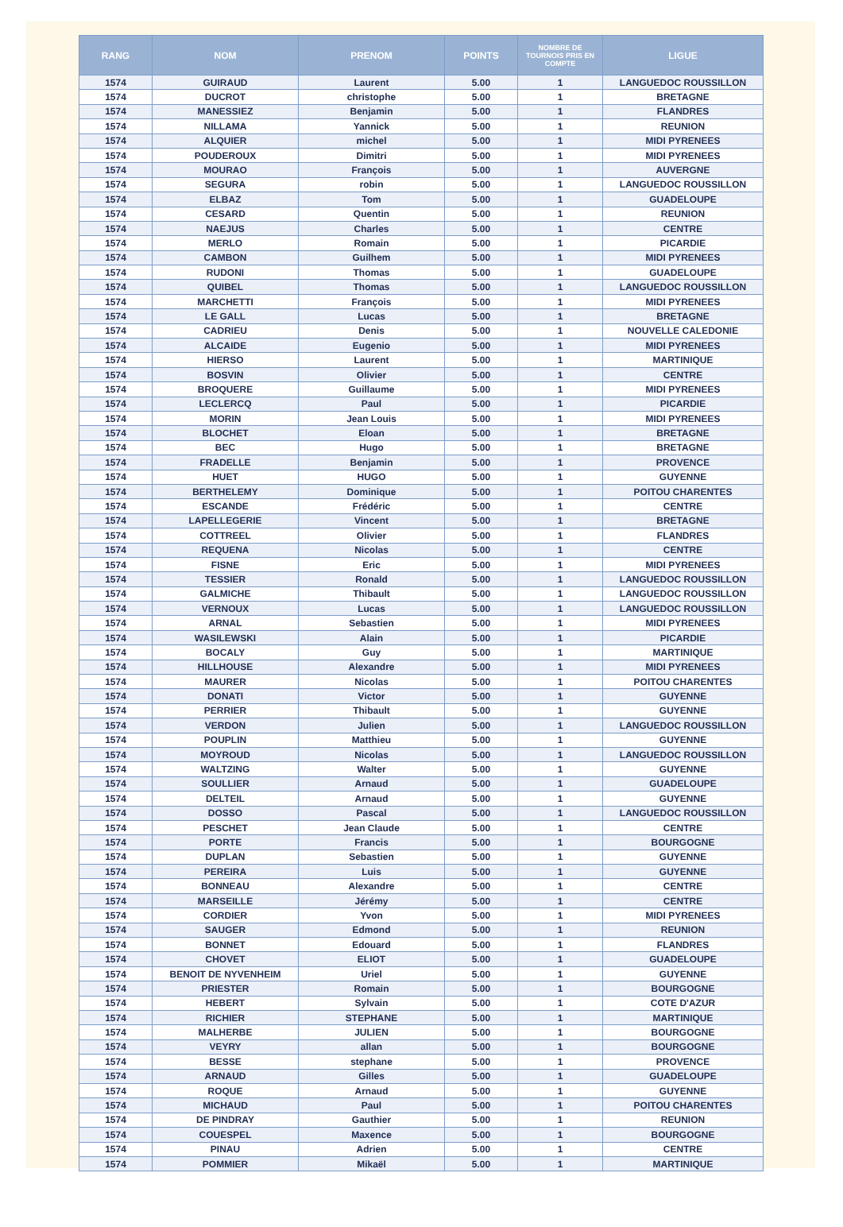| RANG | NOM | PRENOM | POINTS | NOMBRE DE TOURNOIS PRIS EN COMPTE | LIGUE |
| --- | --- | --- | --- | --- | --- |
| 1574 | GUIRAUD | Laurent | 5.00 | 1 | LANGUEDOC ROUSSILLON |
| 1574 | DUCROT | christophe | 5.00 | 1 | BRETAGNE |
| 1574 | MANESSIEZ | Benjamin | 5.00 | 1 | FLANDRES |
| 1574 | NILLAMA | Yannick | 5.00 | 1 | REUNION |
| 1574 | ALQUIER | michel | 5.00 | 1 | MIDI PYRENEES |
| 1574 | POUDEROUX | Dimitri | 5.00 | 1 | MIDI PYRENEES |
| 1574 | MOURAO | François | 5.00 | 1 | AUVERGNE |
| 1574 | SEGURA | robin | 5.00 | 1 | LANGUEDOC ROUSSILLON |
| 1574 | ELBAZ | Tom | 5.00 | 1 | GUADELOUPE |
| 1574 | CESARD | Quentin | 5.00 | 1 | REUNION |
| 1574 | NAEJUS | Charles | 5.00 | 1 | CENTRE |
| 1574 | MERLO | Romain | 5.00 | 1 | PICARDIE |
| 1574 | CAMBON | Guilhem | 5.00 | 1 | MIDI PYRENEES |
| 1574 | RUDONI | Thomas | 5.00 | 1 | GUADELOUPE |
| 1574 | QUIBEL | Thomas | 5.00 | 1 | LANGUEDOC ROUSSILLON |
| 1574 | MARCHETTI | François | 5.00 | 1 | MIDI PYRENEES |
| 1574 | LE GALL | Lucas | 5.00 | 1 | BRETAGNE |
| 1574 | CADRIEU | Denis | 5.00 | 1 | NOUVELLE CALEDONIE |
| 1574 | ALCAIDE | Eugenio | 5.00 | 1 | MIDI PYRENEES |
| 1574 | HIERSO | Laurent | 5.00 | 1 | MARTINIQUE |
| 1574 | BOSVIN | Olivier | 5.00 | 1 | CENTRE |
| 1574 | BROQUERE | Guillaume | 5.00 | 1 | MIDI PYRENEES |
| 1574 | LECLERCQ | Paul | 5.00 | 1 | PICARDIE |
| 1574 | MORIN | Jean Louis | 5.00 | 1 | MIDI PYRENEES |
| 1574 | BLOCHET | Eloan | 5.00 | 1 | BRETAGNE |
| 1574 | BEC | Hugo | 5.00 | 1 | BRETAGNE |
| 1574 | FRADELLE | Benjamin | 5.00 | 1 | PROVENCE |
| 1574 | HUET | HUGO | 5.00 | 1 | GUYENNE |
| 1574 | BERTHELEMY | Dominique | 5.00 | 1 | POITOU CHARENTES |
| 1574 | ESCANDE | Frédéric | 5.00 | 1 | CENTRE |
| 1574 | LAPELLEGERIE | Vincent | 5.00 | 1 | BRETAGNE |
| 1574 | COTTREEL | Olivier | 5.00 | 1 | FLANDRES |
| 1574 | REQUENA | Nicolas | 5.00 | 1 | CENTRE |
| 1574 | FISNE | Eric | 5.00 | 1 | MIDI PYRENEES |
| 1574 | TESSIER | Ronald | 5.00 | 1 | LANGUEDOC ROUSSILLON |
| 1574 | GALMICHE | Thibault | 5.00 | 1 | LANGUEDOC ROUSSILLON |
| 1574 | VERNOUX | Lucas | 5.00 | 1 | LANGUEDOC ROUSSILLON |
| 1574 | ARNAL | Sebastien | 5.00 | 1 | MIDI PYRENEES |
| 1574 | WASILEWSKI | Alain | 5.00 | 1 | PICARDIE |
| 1574 | BOCALY | Guy | 5.00 | 1 | MARTINIQUE |
| 1574 | HILLHOUSE | Alexandre | 5.00 | 1 | MIDI PYRENEES |
| 1574 | MAURER | Nicolas | 5.00 | 1 | POITOU CHARENTES |
| 1574 | DONATI | Victor | 5.00 | 1 | GUYENNE |
| 1574 | PERRIER | Thibault | 5.00 | 1 | GUYENNE |
| 1574 | VERDON | Julien | 5.00 | 1 | LANGUEDOC ROUSSILLON |
| 1574 | POUPLIN | Matthieu | 5.00 | 1 | GUYENNE |
| 1574 | MOYROUD | Nicolas | 5.00 | 1 | LANGUEDOC ROUSSILLON |
| 1574 | WALTZING | Walter | 5.00 | 1 | GUYENNE |
| 1574 | SOULLIER | Arnaud | 5.00 | 1 | GUADELOUPE |
| 1574 | DELTEIL | Arnaud | 5.00 | 1 | GUYENNE |
| 1574 | DOSSO | Pascal | 5.00 | 1 | LANGUEDOC ROUSSILLON |
| 1574 | PESCHET | Jean Claude | 5.00 | 1 | CENTRE |
| 1574 | PORTE | Francis | 5.00 | 1 | BOURGOGNE |
| 1574 | DUPLAN | Sebastien | 5.00 | 1 | GUYENNE |
| 1574 | PEREIRA | Luis | 5.00 | 1 | GUYENNE |
| 1574 | BONNEAU | Alexandre | 5.00 | 1 | CENTRE |
| 1574 | MARSEILLE | Jérémy | 5.00 | 1 | CENTRE |
| 1574 | CORDIER | Yvon | 5.00 | 1 | MIDI PYRENEES |
| 1574 | SAUGER | Edmond | 5.00 | 1 | REUNION |
| 1574 | BONNET | Edouard | 5.00 | 1 | FLANDRES |
| 1574 | CHOVET | ELIOT | 5.00 | 1 | GUADELOUPE |
| 1574 | BENOIT DE NYVENHEIM | Uriel | 5.00 | 1 | GUYENNE |
| 1574 | PRIESTER | Romain | 5.00 | 1 | BOURGOGNE |
| 1574 | HEBERT | Sylvain | 5.00 | 1 | COTE D'AZUR |
| 1574 | RICHIER | STEPHANE | 5.00 | 1 | MARTINIQUE |
| 1574 | MALHERBE | JULIEN | 5.00 | 1 | BOURGOGNE |
| 1574 | VEYRY | allan | 5.00 | 1 | BOURGOGNE |
| 1574 | BESSE | stephane | 5.00 | 1 | PROVENCE |
| 1574 | ARNAUD | Gilles | 5.00 | 1 | GUADELOUPE |
| 1574 | ROQUE | Arnaud | 5.00 | 1 | GUYENNE |
| 1574 | MICHAUD | Paul | 5.00 | 1 | POITOU CHARENTES |
| 1574 | DE PINDRAY | Gauthier | 5.00 | 1 | REUNION |
| 1574 | COUESPEL | Maxence | 5.00 | 1 | BOURGOGNE |
| 1574 | PINAU | Adrien | 5.00 | 1 | CENTRE |
| 1574 | POMMIER | Mikaël | 5.00 | 1 | MARTINIQUE |